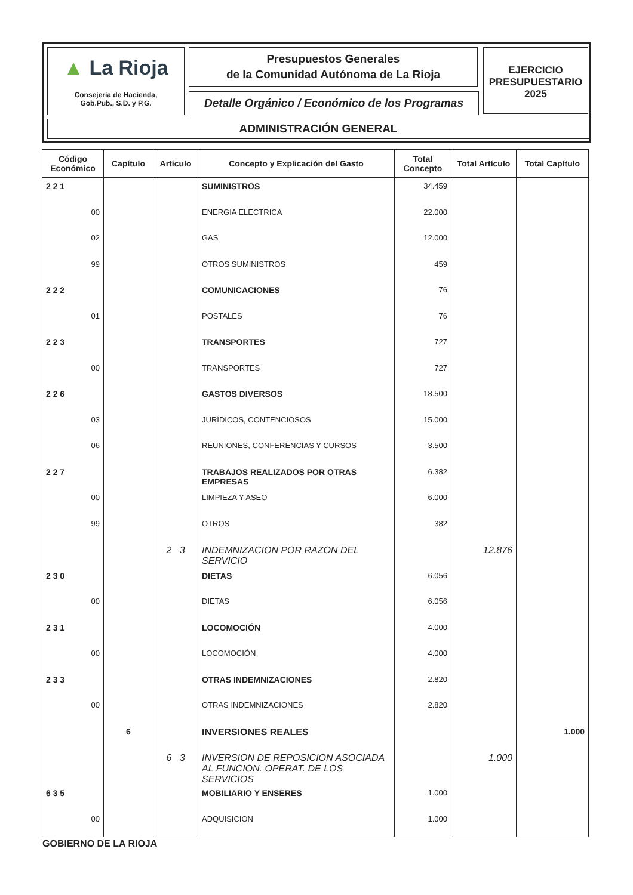▲ La Rioja
Consejería de Hacienda,
Gob.Pub., S.D. y P.G.
Presupuestos Generales
de la Comunidad Autónoma de La Rioja
Detalle Orgánico / Económico de los Programas
EJERCICIO
PRESUPUESTARIO
2025
ADMINISTRACIÓN GENERAL
| Código Económico | Capítulo | Artículo | Concepto y Explicación del Gasto | Total Concepto | Total Artículo | Total Capítulo |
| --- | --- | --- | --- | --- | --- | --- |
| 2 2 1 | | | SUMINISTROS | 34.459 | | |
| 00 | | | ENERGIA ELECTRICA | 22.000 | | |
| 02 | | | GAS | 12.000 | | |
| 99 | | | OTROS SUMINISTROS | 459 | | |
| 2 2 2 | | | COMUNICACIONES | 76 | | |
| 01 | | | POSTALES | 76 | | |
| 2 2 3 | | | TRANSPORTES | 727 | | |
| 00 | | | TRANSPORTES | 727 | | |
| 2 2 6 | | | GASTOS DIVERSOS | 18.500 | | |
| 03 | | | JURÍDICOS, CONTENCIOSOS | 15.000 | | |
| 06 | | | REUNIONES, CONFERENCIAS Y CURSOS | 3.500 | | |
| 2 2 7 | | | TRABAJOS REALIZADOS POR OTRAS EMPRESAS | 6.382 | | |
| 00 | | | LIMPIEZA Y ASEO | 6.000 | | |
| 99 | | | OTROS | 382 | | |
| | | 2 3 | INDEMNIZACION POR RAZON DEL SERVICIO | | 12.876 | |
| 2 3 0 | | | DIETAS | 6.056 | | |
| 00 | | | DIETAS | 6.056 | | |
| 2 3 1 | | | LOCOMOCIÓN | 4.000 | | |
| 00 | | | LOCOMOCIÓN | 4.000 | | |
| 2 3 3 | | | OTRAS INDEMNIZACIONES | 2.820 | | |
| 00 | | | OTRAS INDEMNIZACIONES | 2.820 | | |
| | 6 | | INVERSIONES REALES | | | 1.000 |
| | | 6 3 | INVERSION DE REPOSICION ASOCIADA AL FUNCION. OPERAT. DE LOS SERVICIOS | | 1.000 | |
| 6 3 5 | | | MOBILIARIO Y ENSERES | 1.000 | | |
| 00 | | | ADQUISICION | 1.000 | | |
GOBIERNO DE LA RIOJA